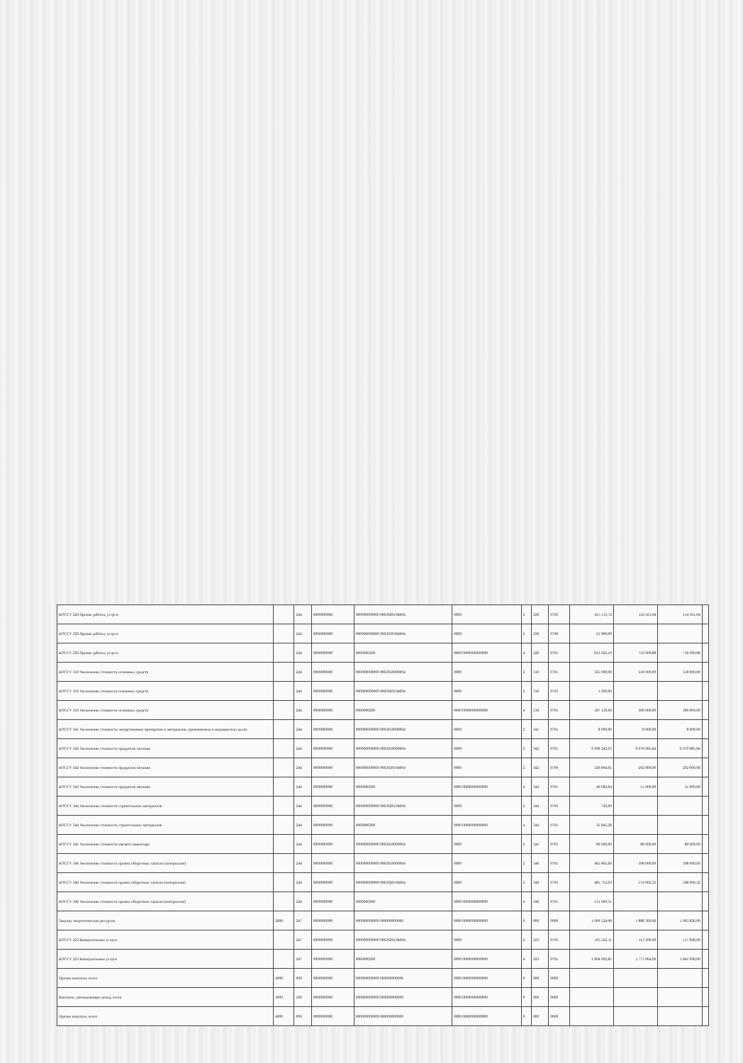| КОСГУ 226 Прочие работы, услуги | | 244 | 0000000000 | 000000000000 9063020104004 | 0000 | 2 | 226 | 0703 | 415 113,72 | 114 561,04 | 114 561,04 | |
| КОСГУ 226 Прочие работы, услуги | | 244 | 0000000000 | 000000000000 9063030304004 | 0000 | 2 | 226 | 0709 | 21 000,00 | | | |
| КОСГУ 226 Прочие работы, услуги | | 244 | 0000000000 | 9060000200 | 0000 0000000000000 | 4 | 226 | 0701 | 813 922,19 | 716 909,88 | 716 909,88 | |
| КОСГУ 310 Увеличение стоимости основных средств | | 244 | 0000000000 | 000000000000 9063050000004 | 0000 | 2 | 310 | 0701 | 325 090,00 | 318 000,00 | 318 000,00 | |
| КОСГУ 310 Увеличение стоимости основных средств | | 244 | 0000000000 | 000000000000 9063020104004 | 0000 | 2 | 310 | 0703 | 1 200,00 | | | |
| КОСГУ 310 Увеличение стоимости основных средств | | 244 | 0000000000 | 9060000200 | 0000 0000000000000 | 4 | 310 | 0701 | 187 130,69 | 300 000,00 | 300 000,00 | |
| КОСГУ 341 Увеличение стоимости лекарственных препаратов и материалов, применяемых в медицинских целях | | 244 | 0000000000 | 000000000000 9063050000004 | 0000 | 2 | 341 | 0701 | 8 000,00 | 8 000,00 | 8 000,00 | |
| КОСГУ 342 Увеличение стоимости продуктов питания | | 244 | 0000000000 | 000000000000 9063050000004 | 0000 | 2 | 342 | 0701 | 6 990 242,03 | 6 970 985,84 | 6 970 985,84 | |
| КОСГУ 342 Увеличение стоимости продуктов питания | | 244 | 0000000000 | 000000000000 9063020104004 | 0000 | 2 | 342 | 0709 | 320 894,05 | 292 000,00 | 292 000,00 | |
| КОСГУ 342 Увеличение стоимости продуктов питания | | 244 | 0000000000 | 9060000200 | 0000 0000000000000 | 4 | 342 | 0701 | 40 682,64 | 51 000,00 | 51 000,00 | |
| КОСГУ 344 Увеличение стоимости строительных материалов | | 244 | 0000000000 | 000000000000 9063020104004 | 0000 | 2 | 344 | 0703 | 720,00 | | | |
| КОСГУ 344 Увеличение стоимости строительных материалов | | 244 | 0000000000 | 9060000200 | 0000 0000000000000 | 4 | 344 | 0701 | 35 845,28 | | | |
| КОСГУ 345 Увеличение стоимости мягкого инвентаря | | 244 | 0000000000 | 000000000000 9063050000004 | 0000 | 2 | 345 | 0701 | 80 000,00 | 80 000,00 | 80 000,00 | |
| КОСГУ 346 Увеличение стоимости прочих оборотных запасов (материалов) | | 244 | 0000000000 | 000000000000 9063050000004 | 0000 | 2 | 346 | 0701 | 465 805,69 | 398 000,00 | 398 000,00 | |
| КОСГУ 346 Увеличение стоимости прочих оборотных запасов (материалов) | | 244 | 0000000000 | 000000000000 9063020104004 | 0000 | 2 | 346 | 0703 | 485 753,93 | 574 002,32 | 568 699,32 | |
| КОСГУ 346 Увеличение стоимости прочих оборотных запасов (материалов) | | 244 | 0000000000 | 9060000200 | 0000 0000000000000 | 4 | 346 | 0701 | 131 669,31 | | | |
| Закупку энергетических ресурсов | 2660 | 247 | 0000000000 | 000000000000 000000000000 | 0000 0000000000000 | 0 | 000 | 0000 | 1 909 524,96 | 1 888 360,00 | 1 963 826,00 | |
| КОСГУ 223 Коммунальные услуги | | 247 | 0000000000 | 000000000000 9063020104004 | 0000 | 2 | 223 | 0703 | 105 522,11 | 113 296,00 | 117 828,00 | |
| КОСГУ 223 Коммунальные услуги | | 247 | 0000000000 | 9060000200 | 0000 0000000000000 | 4 | 223 | 0701 | 1 804 002,85 | 1 775 064,00 | 1 845 998,00 | |
| Прочие выплаты, всего | 4000 | 000 | 0000000000 | 000000000000 000000000000 | 0000 0000000000000 | 0 | 000 | 0000 | | | | |
| Выплаты, уменьшающие доход, всего | 3000 | 100 | 0000000000 | 000000000000 000000000000 | 0000 0000000000000 | 0 | 000 | 0000 | | | | |
| Прочие выплаты, всего | 4000 | 000 | 0000000000 | 000000000000 000000000000 | 0000 0000000000000 | 0 | 000 | 0000 | | | | |